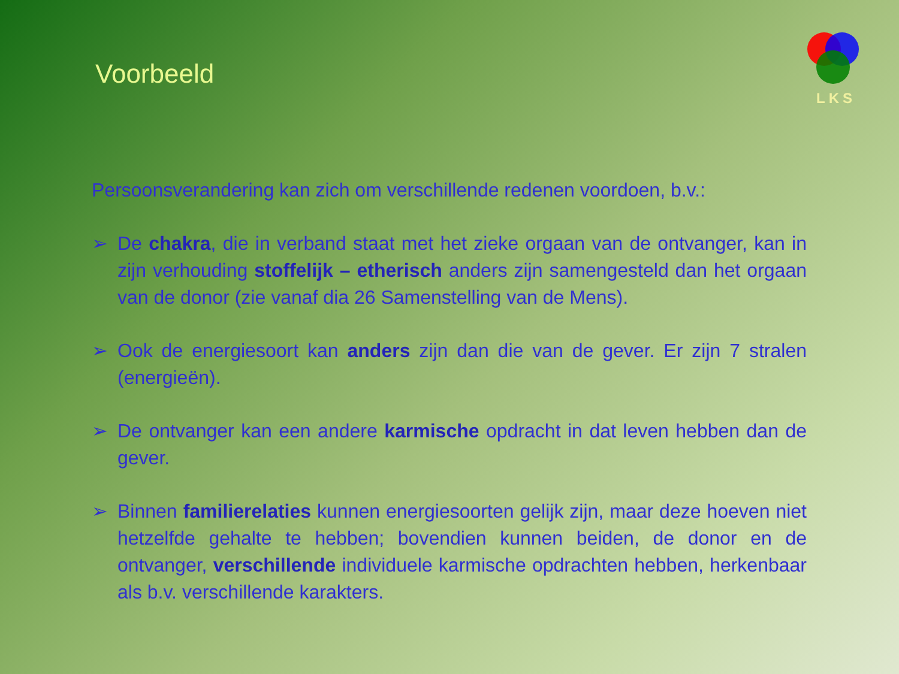Voorbeeld
LKS
Persoonsverandering kan zich om verschillende redenen voordoen, b.v.:
➢ De chakra, die in verband staat met het zieke orgaan van de ontvanger, kan in zijn verhouding stoffelijk – etherisch anders zijn samengesteld dan het orgaan van de donor (zie vanaf dia 26 Samenstelling van de Mens).
➢ Ook de energiesoort kan anders zijn dan die van de gever. Er zijn 7 stralen (energieën).
➢ De ontvanger kan een andere karmische opdracht in dat leven hebben dan de gever.
➢ Binnen familierelaties kunnen energiesoorten gelijk zijn, maar deze hoeven niet hetzelfde gehalte te hebben; bovendien kunnen beiden, de donor en de ontvanger, verschillende individuele karmische opdrachten hebben, herkenbaar als b.v. verschillende karakters.